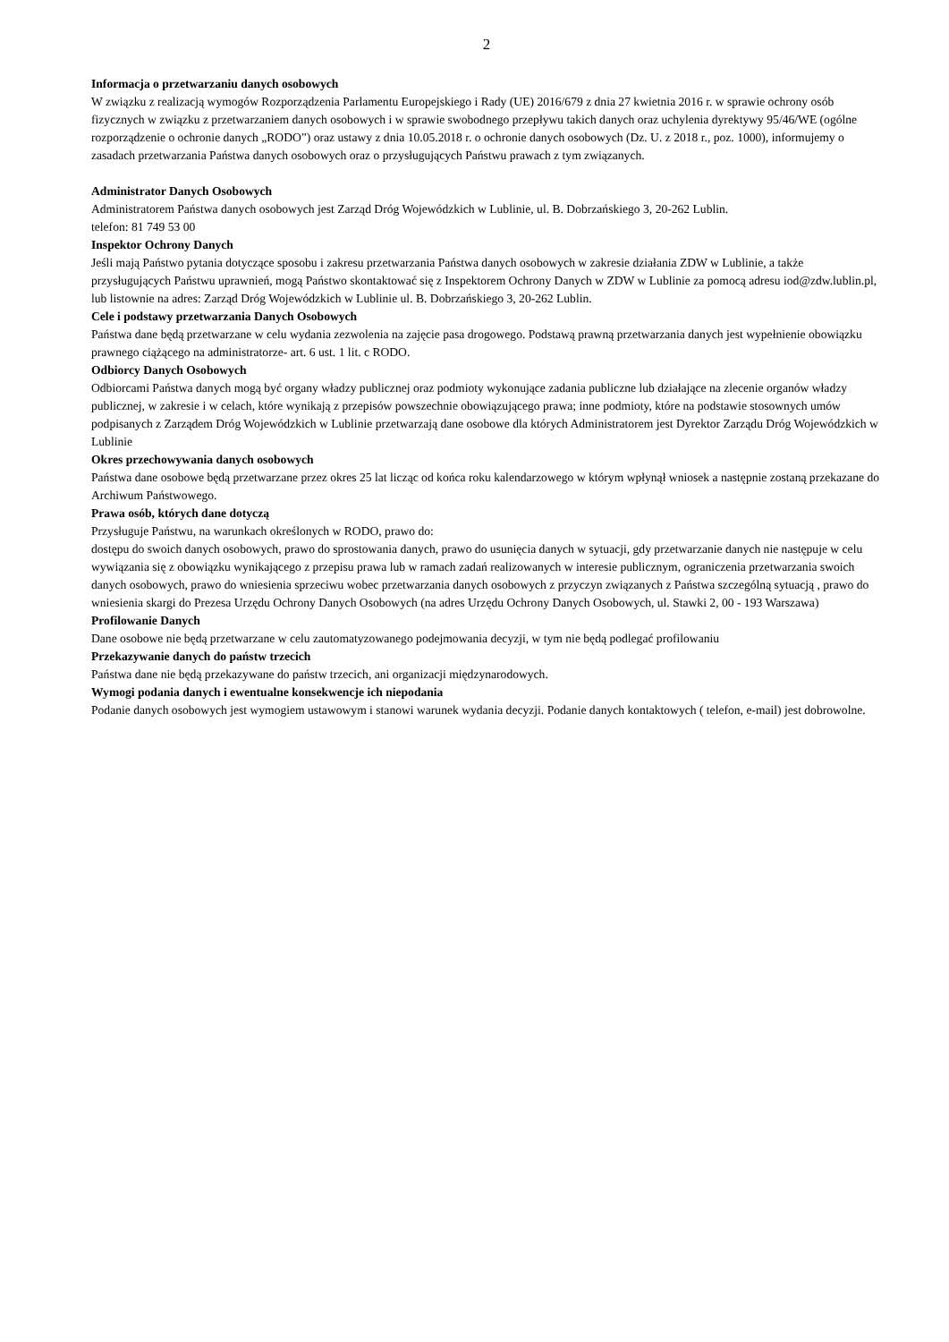2
Informacja o przetwarzaniu danych osobowych
W związku z realizacją wymogów Rozporządzenia Parlamentu Europejskiego i Rady (UE) 2016/679 z dnia 27 kwietnia 2016 r. w sprawie ochrony osób fizycznych w związku z przetwarzaniem danych osobowych i w sprawie swobodnego przepływu takich danych oraz uchylenia dyrektywy 95/46/WE (ogólne rozporządzenie o ochronie danych „RODO”) oraz ustawy z dnia 10.05.2018 r. o ochronie danych osobowych (Dz. U. z 2018 r., poz. 1000), informujemy o zasadach przetwarzania Państwa danych osobowych oraz o przysługujących Państwu prawach z tym związanych.
Administrator Danych Osobowych
Administratorem Państwa danych osobowych jest Zarząd Dróg Wojewódzkich w Lublinie, ul. B. Dobrzańskiego 3, 20-262 Lublin.
telefon: 81 749 53 00
Inspektor Ochrony Danych
Jeśli mają Państwo pytania dotyczące sposobu i zakresu przetwarzania Państwa danych osobowych w zakresie działania ZDW w Lublinie, a także przysługujących Państwu uprawnień, mogą Państwo skontaktować się z Inspektorem Ochrony Danych w ZDW w Lublinie za pomocą adresu iod@zdw.lublin.pl, lub listownie na adres: Zarząd Dróg Wojewódzkich w Lublinie ul. B. Dobrzańskiego 3, 20-262 Lublin.
Cele i podstawy przetwarzania Danych Osobowych
Państwa dane będą przetwarzane w celu wydania zezwolenia na zajęcie pasa drogowego. Podstawą prawną przetwarzania danych jest wypełnienie obowiązku prawnego ciążącego na administratorze- art. 6 ust. 1 lit. c RODO.
Odbiorcy Danych Osobowych
Odbiorcami Państwa danych mogą być organy władzy publicznej oraz podmioty wykonujące zadania publiczne lub działające na zlecenie organów władzy publicznej, w zakresie i w celach, które wynikają z przepisów powszechnie obowiązującego prawa; inne podmioty, które na podstawie stosownych umów podpisanych z Zarządem Dróg Wojewódzkich w Lublinie przetwarzają dane osobowe dla których Administratorem jest Dyrektor Zarządu Dróg Wojewódzkich w Lublinie
Okres przechowywania danych osobowych
Państwa dane osobowe będą przetwarzane przez okres 25 lat licząc od końca roku kalendarzowego w którym wpłynął wniosek a następnie zostaną przekazane do Archiwum Państwowego.
Prawa osób, których dane dotyczą
Przysługuje Państwu, na warunkach określonych w RODO, prawo do:
dostępu do swoich danych osobowych, prawo do sprostowania danych, prawo do usunięcia danych w sytuacji, gdy przetwarzanie danych nie następuje w celu wywiązania się z obowiązku wynikającego z przepisu prawa lub w ramach zadań realizowanych w interesie publicznym, ograniczenia przetwarzania swoich danych osobowych, prawo do wniesienia sprzeciwu wobec przetwarzania danych osobowych z przyczyn związanych z Państwa szczególną sytuacją , prawo do wniesienia skargi do Prezesa Urzędu Ochrony Danych Osobowych (na adres Urzędu Ochrony Danych Osobowych, ul. Stawki 2, 00 - 193 Warszawa)
Profilowanie Danych
Dane osobowe nie będą przetwarzane w celu zautomatyzowanego podejmowania decyzji, w tym nie będą podlegać profilowaniu
Przekazywanie danych do państw trzecich
Państwa dane nie będą przekazywane do państw trzecich, ani organizacji międzynarodowych.
Wymogi podania danych i ewentualne konsekwencje ich niepodania
Podanie danych osobowych jest wymogiem ustawowym i stanowi warunek wydania decyzji. Podanie danych kontaktowych ( telefon, e-mail) jest dobrowolne.